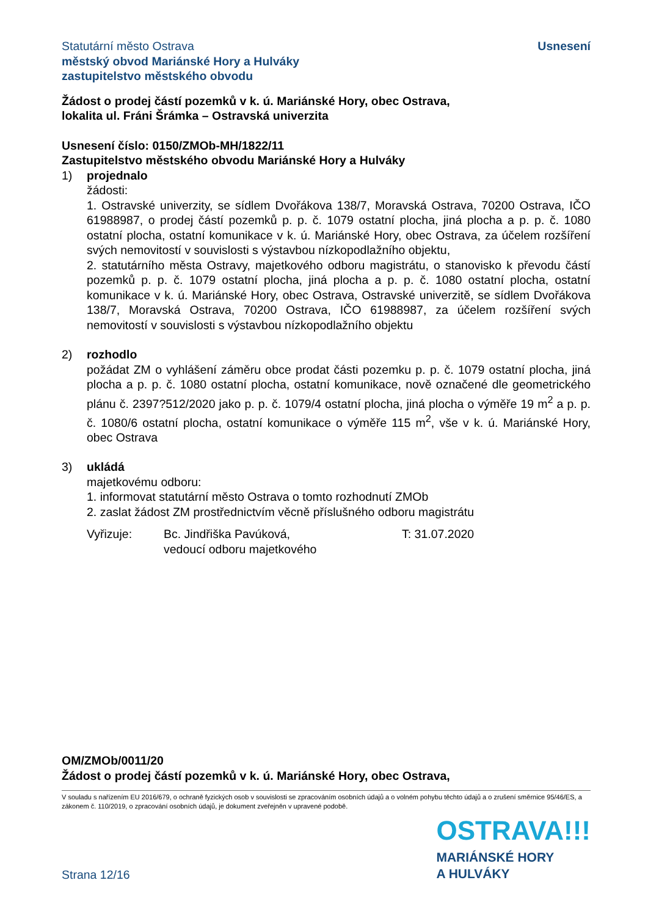Statutární město Ostrava
městský obvod Mariánské Hory a Hulváky
zastupitelstvo městského obvodu
Usnesení
Žádost o prodej částí pozemků v k. ú. Mariánské Hory, obec Ostrava,
lokalita ul. Fráni Šrámka – Ostravská univerzita
Usnesení číslo: 0150/ZMOb-MH/1822/11
Zastupitelstvo městského obvodu Mariánské Hory a Hulváky
1) projednalo
žádosti:
1. Ostravské univerzity, se sídlem Dvořákova 138/7, Moravská Ostrava, 70200 Ostrava, IČO 61988987, o prodej částí pozemků p. p. č. 1079 ostatní plocha, jiná plocha a p. p. č. 1080 ostatní plocha, ostatní komunikace v k. ú. Mariánské Hory, obec Ostrava, za účelem rozšíření svých nemovitostí v souvislosti s výstavbou nízkopodlažního objektu,
2. statutárního města Ostravy, majetkového odboru magistrátu, o stanovisko k převodu částí pozemků p. p. č. 1079 ostatní plocha, jiná plocha a p. p. č. 1080 ostatní plocha, ostatní komunikace v k. ú. Mariánské Hory, obec Ostrava, Ostravské univerzitě, se sídlem Dvořákova 138/7, Moravská Ostrava, 70200 Ostrava, IČO 61988987, za účelem rozšíření svých nemovitostí v souvislosti s výstavbou nízkopodlažního objektu
2) rozhodlo
požádat ZM o vyhlášení záměru obce prodat části pozemku p. p. č. 1079 ostatní plocha, jiná plocha a p. p. č. 1080 ostatní plocha, ostatní komunikace, nově označené dle geometrického plánu č. 2397?512/2020 jako p. p. č. 1079/4 ostatní plocha, jiná plocha o výměře 19 m<sup>2</sup> a p. p. č. 1080/6 ostatní plocha, ostatní komunikace o výměře 115 m<sup>2</sup>, vše v k. ú. Mariánské Hory, obec Ostrava
3) ukládá
majetkovému odboru:
1. informovat statutární město Ostrava o tomto rozhodnutí ZMOb
2. zaslat žádost ZM prostřednictvím věcně příslušného odboru magistrátu
Vyřizuje: Bc. Jindřiška Pavúková,
vedoucí odboru majetkového
T: 31.07.2020
OM/ZMOb/0011/20
Žádost o prodej částí pozemků v k. ú. Mariánské Hory, obec Ostrava,
V souladu s nařízením EU 2016/679, o ochraně fyzických osob v souvislosti se zpracováním osobních údajů a o volném pohybu těchto údajů a o zrušení směrnice 95/46/ES, a zákonem č. 110/2019, o zpracování osobních údajů, je dokument zveřejněn v upravené podobě.
Strana 12/16
OSTRAVA!!!
MARIÁNSKÉ HORY
A HULVÁKY